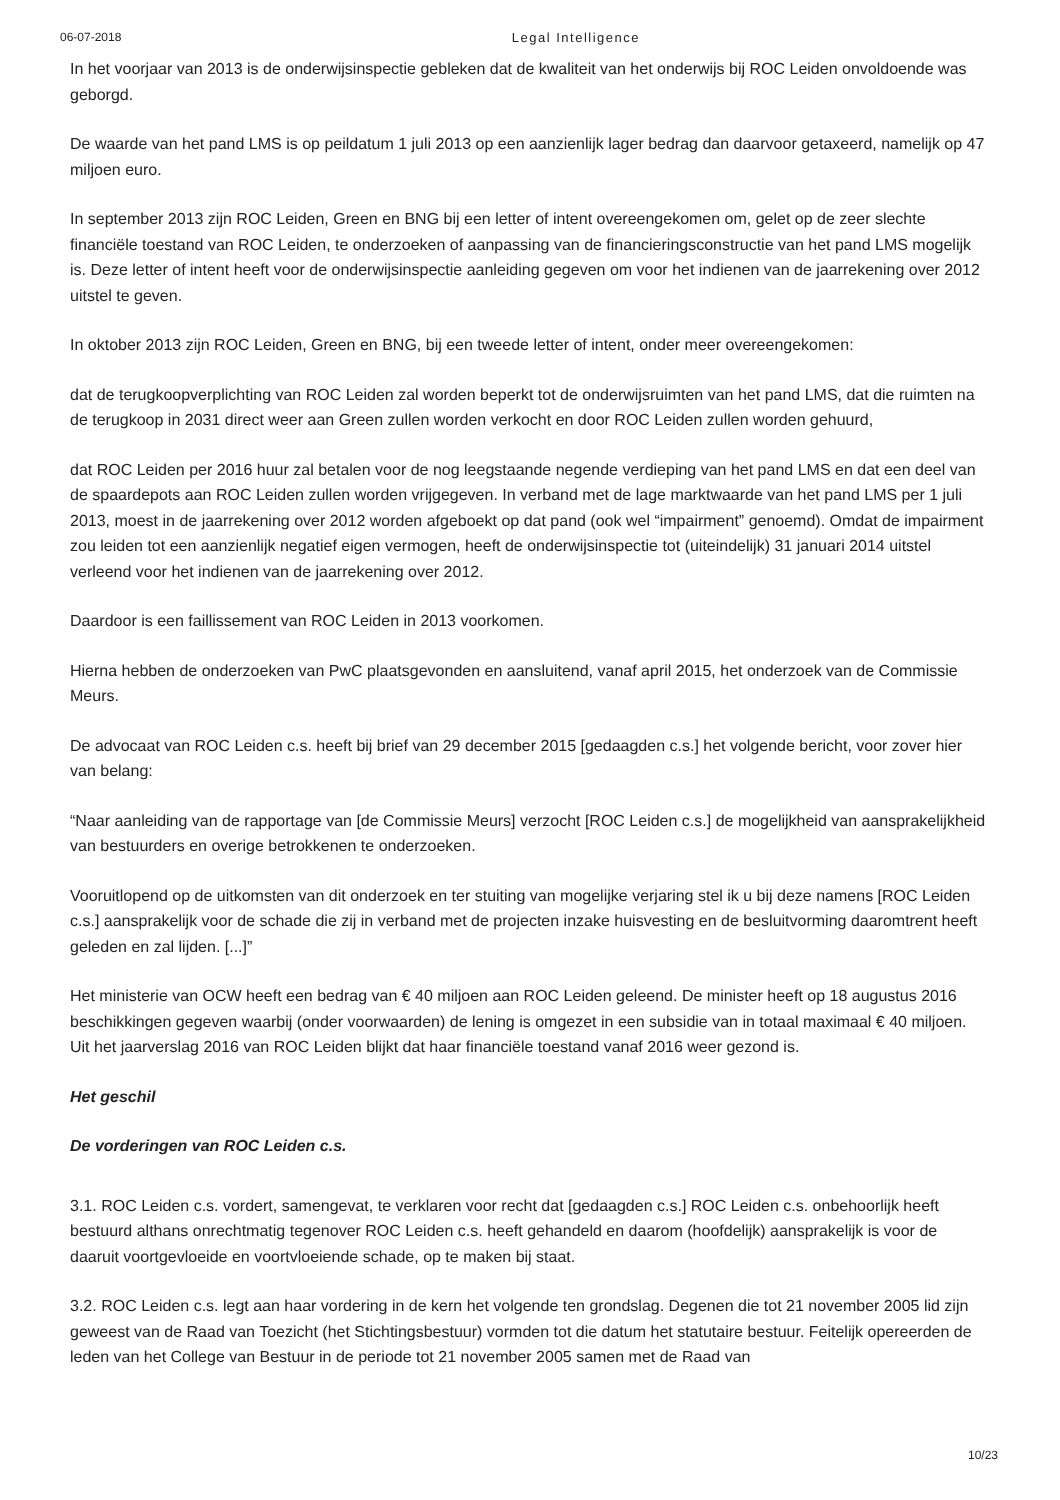06-07-2018 Legal Intelligence
In het voorjaar van 2013 is de onderwijsinspectie gebleken dat de kwaliteit van het onderwijs bij ROC Leiden onvoldoende was geborgd.
De waarde van het pand LMS is op peildatum 1 juli 2013 op een aanzienlijk lager bedrag dan daarvoor getaxeerd, namelijk op 47 miljoen euro.
In september 2013 zijn ROC Leiden, Green en BNG bij een letter of intent overeengekomen om, gelet op de zeer slechte financiële toestand van ROC Leiden, te onderzoeken of aanpassing van de financieringsconstructie van het pand LMS mogelijk is. Deze letter of intent heeft voor de onderwijsinspectie aanleiding gegeven om voor het indienen van de jaarrekening over 2012 uitstel te geven.
In oktober 2013 zijn ROC Leiden, Green en BNG, bij een tweede letter of intent, onder meer overeengekomen:
dat de terugkoopverplichting van ROC Leiden zal worden beperkt tot de onderwijsruimten van het pand LMS, dat die ruimten na de terugkoop in 2031 direct weer aan Green zullen worden verkocht en door ROC Leiden zullen worden gehuurd,
dat ROC Leiden per 2016 huur zal betalen voor de nog leegstaande negende verdieping van het pand LMS en dat een deel van de spaardepots aan ROC Leiden zullen worden vrijgegeven. In verband met de lage marktwaarde van het pand LMS per 1 juli 2013, moest in de jaarrekening over 2012 worden afgeboekt op dat pand (ook wel “impairment” genoemd). Omdat de impairment zou leiden tot een aanzienlijk negatief eigen vermogen, heeft de onderwijsinspectie tot (uiteindelijk) 31 januari 2014 uitstel verleend voor het indienen van de jaarrekening over 2012.
Daardoor is een faillissement van ROC Leiden in 2013 voorkomen.
Hierna hebben de onderzoeken van PwC plaatsgevonden en aansluitend, vanaf april 2015, het onderzoek van de Commissie Meurs.
De advocaat van ROC Leiden c.s. heeft bij brief van 29 december 2015 [gedaagden c.s.] het volgende bericht, voor zover hier van belang:
“Naar aanleiding van de rapportage van [de Commissie Meurs] verzocht [ROC Leiden c.s.] de mogelijkheid van aansprakelijkheid van bestuurders en overige betrokkenen te onderzoeken.
Vooruitlopend op de uitkomsten van dit onderzoek en ter stuiting van mogelijke verjaring stel ik u bij deze namens [ROC Leiden c.s.] aansprakelijk voor de schade die zij in verband met de projecten inzake huisvesting en de besluitvorming daaromtrent heeft geleden en zal lijden. [...]”
Het ministerie van OCW heeft een bedrag van € 40 miljoen aan ROC Leiden geleend. De minister heeft op 18 augustus 2016 beschikkingen gegeven waarbij (onder voorwaarden) de lening is omgezet in een subsidie van in totaal maximaal € 40 miljoen. Uit het jaarverslag 2016 van ROC Leiden blijkt dat haar financiële toestand vanaf 2016 weer gezond is.
Het geschil
De vorderingen van ROC Leiden c.s.
3.1. ROC Leiden c.s. vordert, samengevat, te verklaren voor recht dat [gedaagden c.s.] ROC Leiden c.s. onbehoorlijk heeft bestuurd althans onrechtmatig tegenover ROC Leiden c.s. heeft gehandeld en daarom (hoofdelijk) aansprakelijk is voor de daaruit voortgevloeide en voortvloeiende schade, op te maken bij staat.
3.2. ROC Leiden c.s. legt aan haar vordering in de kern het volgende ten grondslag. Degenen die tot 21 november 2005 lid zijn geweest van de Raad van Toezicht (het Stichtingsbestuur) vormden tot die datum het statutaire bestuur. Feitelijk opereerden de leden van het College van Bestuur in de periode tot 21 november 2005 samen met de Raad van
10/23